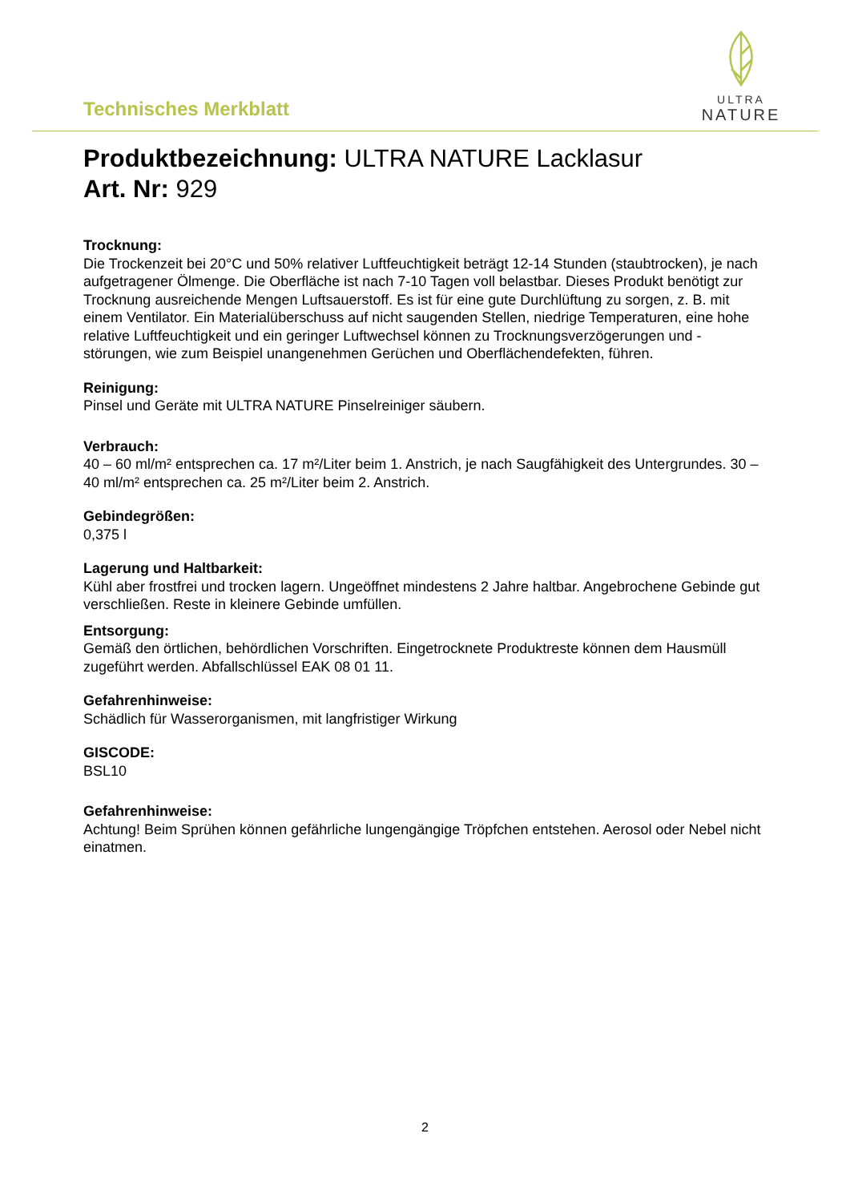Technisches Merkblatt
ULTRA
NATURE
Produktbezeichnung: ULTRA NATURE Lacklasur
Art. Nr: 929
Trocknung:
Die Trockenzeit bei 20°C und 50% relativer Luftfeuchtigkeit beträgt 12-14 Stunden (staubtrocken), je nach aufgetragener Ölmenge. Die Oberfläche ist nach 7-10 Tagen voll belastbar. Dieses Produkt benötigt zur Trocknung ausreichende Mengen Luftsauerstoff. Es ist für eine gute Durchlüftung zu sorgen, z. B. mit einem Ventilator. Ein Materialüberschuss auf nicht saugenden Stellen, niedrige Temperaturen, eine hohe relative Luftfeuchtigkeit und ein geringer Luftwechsel können zu Trocknungsverzögerungen und -störungen, wie zum Beispiel unangenehmen Gerüchen und Oberflächendefekten, führen.
Reinigung:
Pinsel und Geräte mit ULTRA NATURE Pinselreiniger säubern.
Verbrauch:
40 – 60 ml/m² entsprechen ca. 17 m²/Liter beim 1. Anstrich, je nach Saugfähigkeit des Untergrundes. 30 – 40 ml/m² entsprechen ca. 25 m²/Liter beim 2. Anstrich.
Gebindegrößen:
0,375 l
Lagerung und Haltbarkeit:
Kühl aber frostfrei und trocken lagern. Ungeöffnet mindestens 2 Jahre haltbar. Angebrochene Gebinde gut verschließen. Reste in kleinere Gebinde umfüllen.
Entsorgung:
Gemäß den örtlichen, behördlichen Vorschriften. Eingetrocknete Produktreste können dem Hausmüll zugeführt werden. Abfallschlüssel EAK 08 01 11.
Gefahrenhinweise:
Schädlich für Wasserorganismen, mit langfristiger Wirkung
GISCODE:
BSL10
Gefahrenhinweise:
Achtung! Beim Sprühen können gefährliche lungengängige Tröpfchen entstehen. Aerosol oder Nebel nicht einatmen.
2